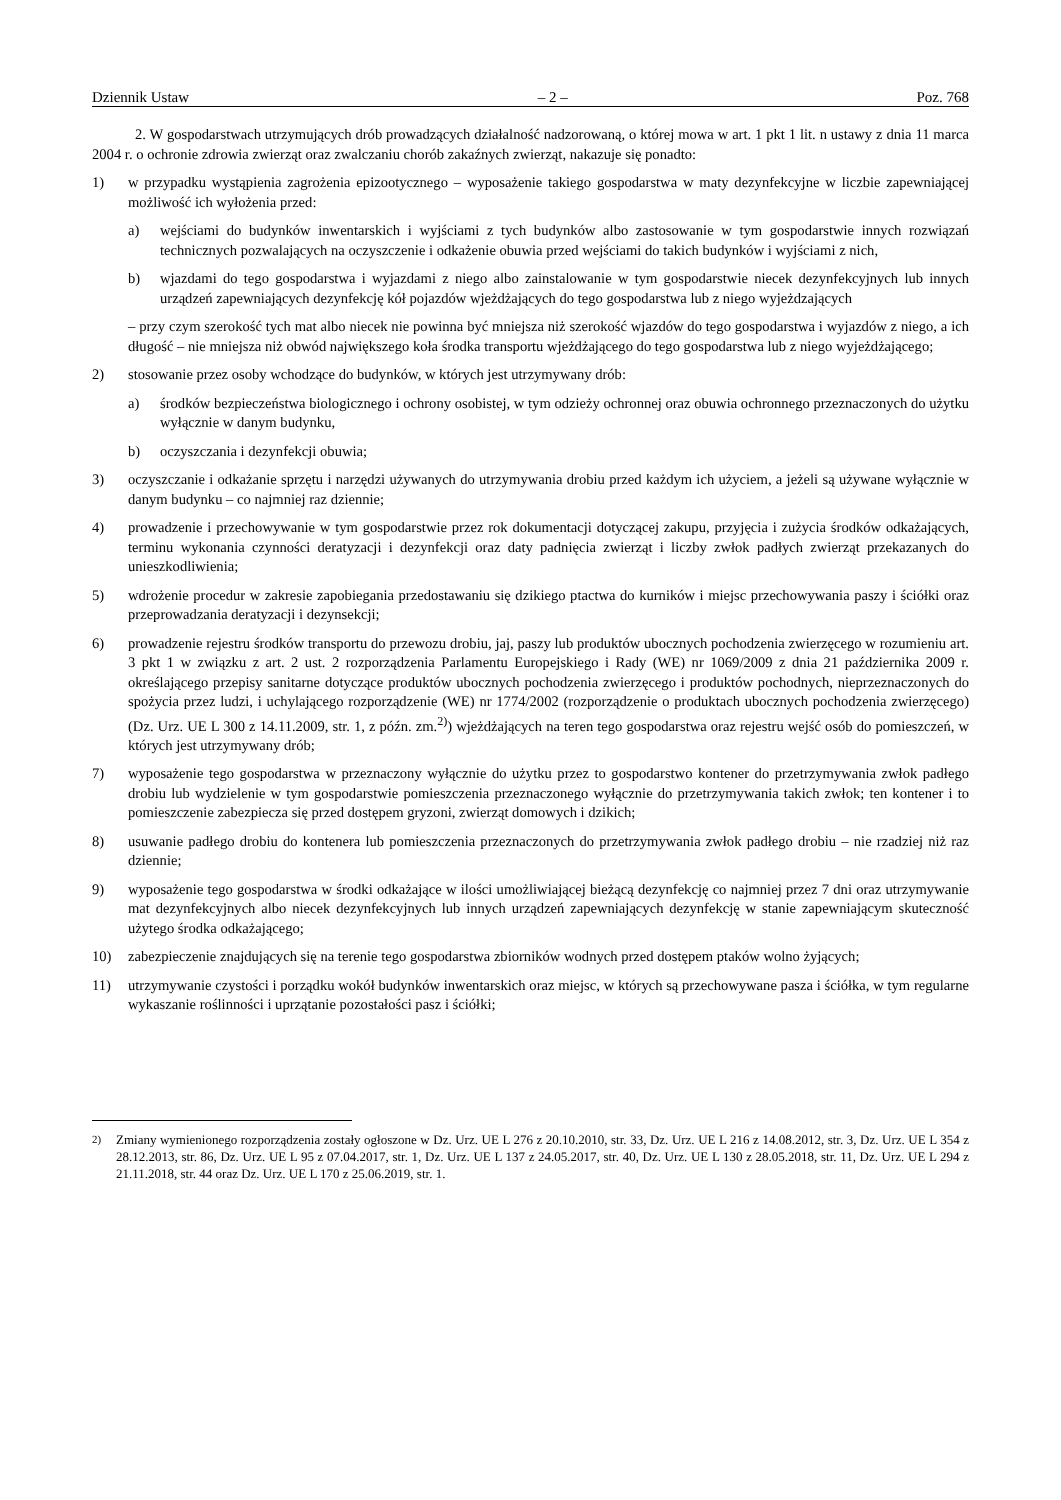Dziennik Ustaw – 2 – Poz. 768
2. W gospodarstwach utrzymujących drób prowadzących działalność nadzorowaną, o której mowa w art. 1 pkt 1 lit. n ustawy z dnia 11 marca 2004 r. o ochronie zdrowia zwierząt oraz zwalczaniu chorób zakaźnych zwierząt, nakazuje się ponadto:
1) w przypadku wystąpienia zagrożenia epizootycznego – wyposażenie takiego gospodarstwa w maty dezynfekcyjne w liczbie zapewniającej możliwość ich wyłożenia przed:
a) wejściami do budynków inwentarskich i wyjściami z tych budynków albo zastosowanie w tym gospodarstwie innych rozwiązań technicznych pozwalających na oczyszczenie i odkażenie obuwia przed wejściami do takich budynków i wyjściami z nich,
b) wjazdami do tego gospodarstwa i wyjazdami z niego albo zainstalowanie w tym gospodarstwie niecek dezynfekcyjnych lub innych urządzeń zapewniających dezynfekcję kół pojazdów wjeżdżających do tego gospodarstwa lub z niego wyjeżdzających
– przy czym szerokość tych mat albo niecek nie powinna być mniejsza niż szerokość wjazdów do tego gospodarstwa i wyjazdów z niego, a ich długość – nie mniejsza niż obwód największego koła środka transportu wjeżdżającego do tego gospodarstwa lub z niego wyjeżdżającego;
2) stosowanie przez osoby wchodzące do budynków, w których jest utrzymywany drób:
a) środków bezpieczeństwa biologicznego i ochrony osobistej, w tym odzieży ochronnej oraz obuwia ochronnego przeznaczonych do użytku wyłącznie w danym budynku,
b) oczyszczania i dezynfekcji obuwia;
3) oczyszczanie i odkażanie sprzętu i narzędzi używanych do utrzymywania drobiu przed każdym ich użyciem, a jeżeli są używane wyłącznie w danym budynku – co najmniej raz dziennie;
4) prowadzenie i przechowywanie w tym gospodarstwie przez rok dokumentacji dotyczącej zakupu, przyjęcia i zużycia środków odkażających, terminu wykonania czynności deratyzacji i dezynfekcji oraz daty padnięcia zwierząt i liczby zwłok padłych zwierząt przekazanych do unieszkodliwienia;
5) wdrożenie procedur w zakresie zapobiegania przedostawaniu się dzikiego ptactwa do kurników i miejsc przechowywania paszy i ściółki oraz przeprowadzania deratyzacji i dezynsekcji;
6) prowadzenie rejestru środków transportu do przewozu drobiu, jaj, paszy lub produktów ubocznych pochodzenia zwierzęcego w rozumieniu art. 3 pkt 1 w związku z art. 2 ust. 2 rozporządzenia Parlamentu Europejskiego i Rady (WE) nr 1069/2009 z dnia 21 października 2009 r. określającego przepisy sanitarne dotyczące produktów ubocznych pochodzenia zwierzęcego i produktów pochodnych, nieprzeznaczonych do spożycia przez ludzi, i uchylającego rozporządzenie (WE) nr 1774/2002 (rozporządzenie o produktach ubocznych pochodzenia zwierzęcego) (Dz. Urz. UE L 300 z 14.11.2009, str. 1, z późn. zm.<sup>2)</sup>) wjeżdżających na teren tego gospodarstwa oraz rejestru wejść osób do pomieszczeń, w których jest utrzymywany drób;
7) wyposażenie tego gospodarstwa w przeznaczony wyłącznie do użytku przez to gospodarstwo kontener do przetrzymywania zwłok padłego drobiu lub wydzielenie w tym gospodarstwie pomieszczenia przeznaczonego wyłącznie do przetrzymywania takich zwłok; ten kontener i to pomieszczenie zabezpiecza się przed dostępem gryzoni, zwierząt domowych i dzikich;
8) usuwanie padłego drobiu do kontenera lub pomieszczenia przeznaczonych do przetrzymywania zwłok padłego drobiu – nie rzadziej niż raz dziennie;
9) wyposażenie tego gospodarstwa w środki odkażające w ilości umożliwiającej bieżącą dezynfekcję co najmniej przez 7 dni oraz utrzymywanie mat dezynfekcyjnych albo niecek dezynfekcyjnych lub innych urządzeń zapewniających dezynfekcję w stanie zapewniającym skuteczność użytego środka odkażającego;
10) zabezpieczenie znajdujących się na terenie tego gospodarstwa zbiorników wodnych przed dostępem ptaków wolno żyjących;
11) utrzymywanie czystości i porządku wokół budynków inwentarskich oraz miejsc, w których są przechowywane pasza i ściółka, w tym regularne wykaszanie roślinności i uprzątanie pozostałości pasz i ściółki;
<sup>2)</sup> Zmiany wymienionego rozporządzenia zostały ogłoszone w Dz. Urz. UE L 276 z 20.10.2010, str. 33, Dz. Urz. UE L 216 z 14.08.2012, str. 3, Dz. Urz. UE L 354 z 28.12.2013, str. 86, Dz. Urz. UE L 95 z 07.04.2017, str. 1, Dz. Urz. UE L 137 z 24.05.2017, str. 40, Dz. Urz. UE L 130 z 28.05.2018, str. 11, Dz. Urz. UE L 294 z 21.11.2018, str. 44 oraz Dz. Urz. UE L 170 z 25.06.2019, str. 1.